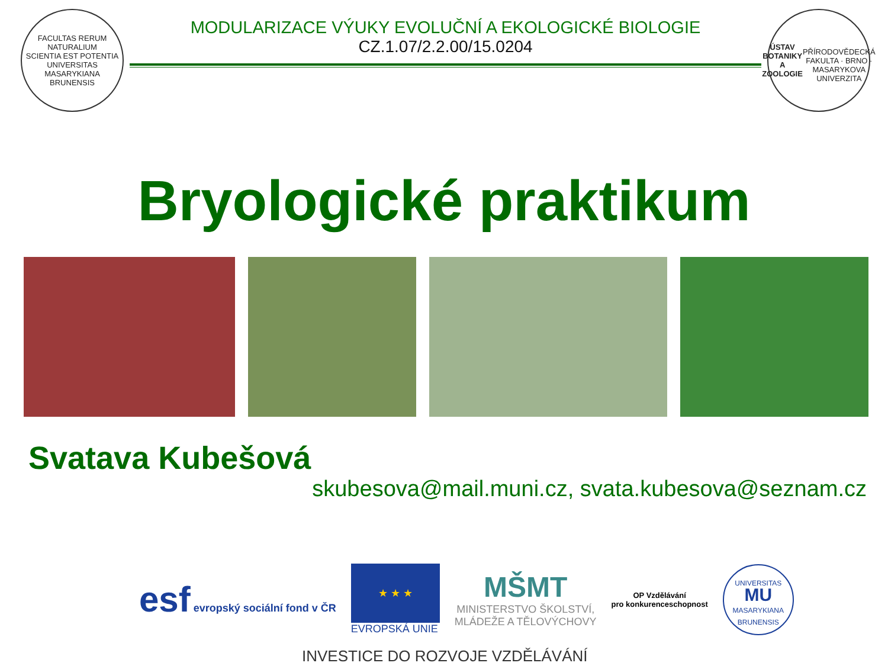FACULTAS RERUM NATURALIUM
SCIENTIA EST POTENTIA
UNIVERSITAS MASARYKIANA BRUNENSIS
MODULARIZACE VÝUKY EVOLUČNÍ A EKOLOGICKÉ BIOLOGIE
CZ.1.07/2.2.00/15.0204
ÚSTAV
BOTANIKY A
ZOOLOGIE
PŘÍRODOVĚDECKÁ FAKULTA · BRNO · MASARYKOVA UNIVERZITA
Bryologické praktikum
Svatava Kubešová
skubesova@mail.muni.cz, svata.kubesova@seznam.cz
esf evropský sociální fond v ČR
★ ★ ★
EVROPSKÁ UNIE
MŠMT
MINISTERSTVO ŠKOLSTVÍ,
MLÁDEŽE A TĚLOVÝCHOVY
OP Vzdělávání
pro konkurenceschopnost
UNIVERSITAS
MU
MASARYKIANA BRUNENSIS
INVESTICE DO ROZVOJE VZDĚLÁVÁNÍ